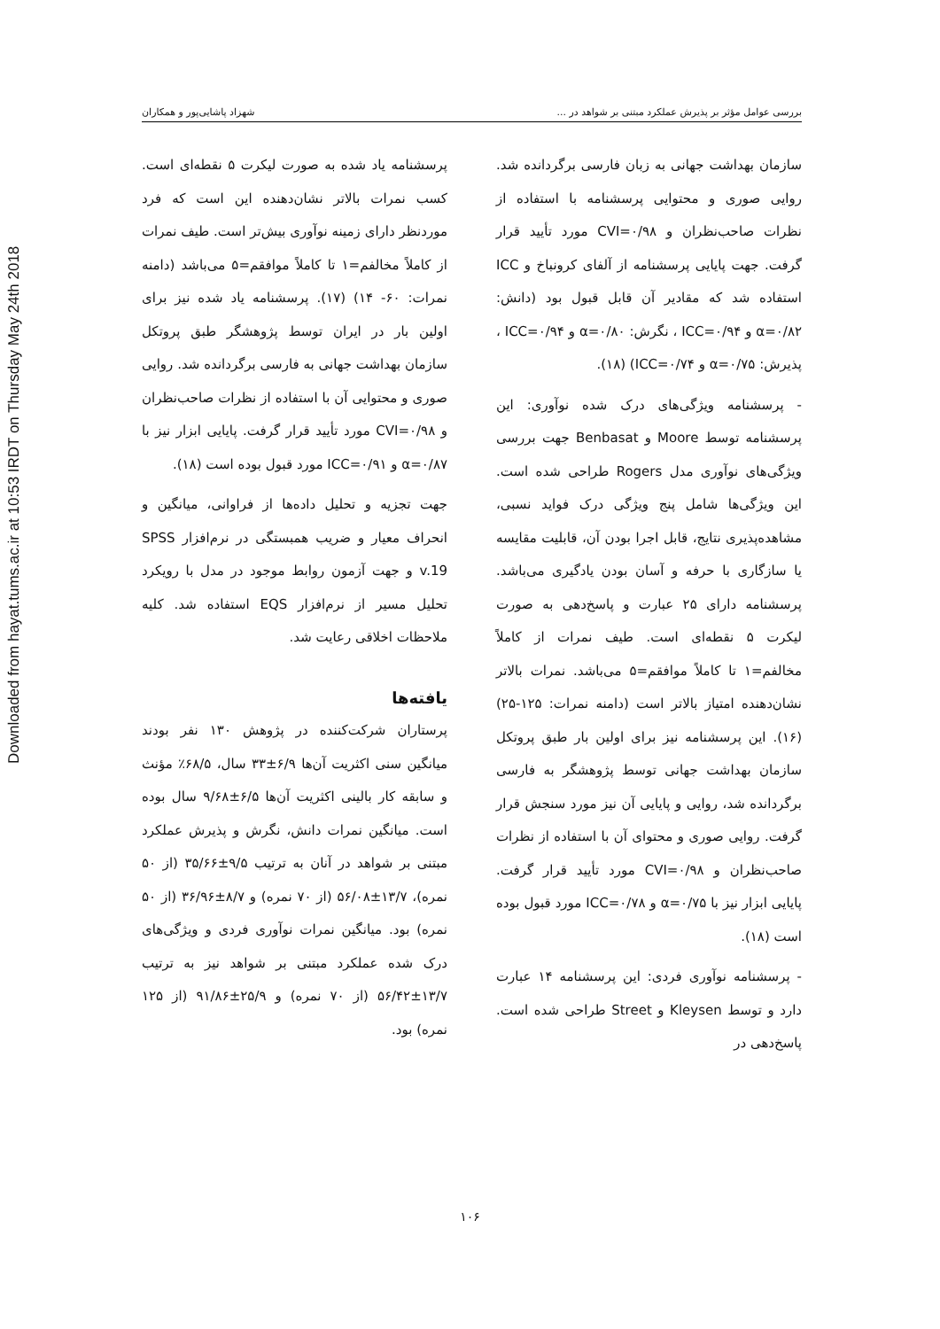Downloaded from hayat.tums.ac.ir at 10:53 IRDT on Thursday May 24th 2018
بررسی عوامل مؤثر بر پذیرش عملکرد مبتنی بر شواهد در ... شهزاد پاشایی‌پور و همکاران
سازمان بهداشت جهانی به زبان فارسی برگردانده شد. روایی صوری و محتوایی پرسشنامه با استفاده از نظرات صاحب‌نظران و CVI=۰/۹۸ مورد تأیید قرار گرفت. جهت پایایی پرسشنامه از آلفای کرونباخ و ICC استفاده شد که مقادیر آن قابل قبول بود (دانش: α=۰/۸۲ و ICC=۰/۹۴ ، نگرش: α=۰/۸۰ و ICC=۰/۹۴ ، پذیرش: α=۰/۷۵ و ICC=۰/۷۴) (۱۸).
- پرسشنامه ویژگی‌های درک شده نوآوری: این پرسشنامه توسط Moore و Benbasat جهت بررسی ویژگی‌های نوآوری مدل Rogers طراحی شده است. این ویژگی‌ها شامل پنج ویژگی درک فواید نسبی، مشاهده‌پذیری نتایج، قابل اجرا بودن آن، قابلیت مقایسه یا سازگاری با حرفه و آسان بودن یادگیری می‌باشد. پرسشنامه دارای ۲۵ عبارت و پاسخ‌دهی به صورت لیکرت ۵ نقطه‌ای است. طیف نمرات از کاملاً مخالفم=۱ تا کاملاً موافقم=۵ می‌باشد. نمرات بالاتر نشان‌دهنده امتیاز بالاتر است (دامنه نمرات: ۱۲۵-۲۵) (۱۶). این پرسشنامه نیز برای اولین بار طبق پروتکل سازمان بهداشت جهانی توسط پژوهشگر به فارسی برگردانده شد، روایی و پایایی آن نیز مورد سنجش قرار گرفت. روایی صوری و محتوای آن با استفاده از نظرات صاحب‌نظران و CVI=۰/۹۸ مورد تأیید قرار گرفت. پایایی ابزار نیز با α=۰/۷۵ و ICC=۰/۷۸ مورد قبول بوده است (۱۸).
- پرسشنامه نوآوری فردی: این پرسشنامه ۱۴ عبارت دارد و توسط Kleysen و Street طراحی شده است. پاسخ‌دهی در
پرسشنامه یاد شده به صورت لیکرت ۵ نقطه‌ای است. کسب نمرات بالاتر نشان‌دهنده این است که فرد موردنظر دارای زمینه نوآوری بیش‌تر است. طیف نمرات از کاملاً مخالفم=۱ تا کاملاً موافقم=۵ می‌باشد (دامنه نمرات: ۶۰- ۱۴) (۱۷). پرسشنامه یاد شده نیز برای اولین بار در ایران توسط پژوهشگر طبق پروتکل سازمان بهداشت جهانی به فارسی برگردانده شد. روایی صوری و محتوایی آن با استفاده از نظرات صاحب‌نظران و CVI=۰/۹۸ مورد تأیید قرار گرفت. پایایی ابزار نیز با α=۰/۸۷ و ICC=۰/۹۱ مورد قبول بوده است (۱۸).
جهت تجزیه و تحلیل داده‌ها از فراوانی، میانگین و انحراف معیار و ضریب همبستگی در نرم‌افزار SPSS v.19 و جهت آزمون روابط موجود در مدل با رویکرد تحلیل مسیر از نرم‌افزار EQS استفاده شد. کلیه ملاحظات اخلاقی رعایت شد.
یافته‌ها
پرستاران شرکت‌کننده در پژوهش ۱۳۰ نفر بودند میانگین سنی اکثریت آن‌ها ۶/۹±۳۳ سال، ۶۸/۵٪ مؤنث و سابقه کار بالینی اکثریت آن‌ها ۶/۵±۹/۶۸ سال بوده است. میانگین نمرات دانش، نگرش و پذیرش عملکرد مبتنی بر شواهد در آنان به ترتیب ۹/۵±۳۵/۶۶ (از ۵۰ نمره)، ۱۳/۷±۵۶/۰۸ (از ۷۰ نمره) و ۸/۷±۳۶/۹۶ (از ۵۰ نمره) بود. میانگین نمرات نوآوری فردی و ویژگی‌های درک شده عملکرد مبتنی بر شواهد نیز به ترتیب ۱۳/۷±۵۶/۴۲ (از ۷۰ نمره) و ۲۵/۹±۹۱/۸۶ (از ۱۲۵ نمره) بود.
۱۰۶